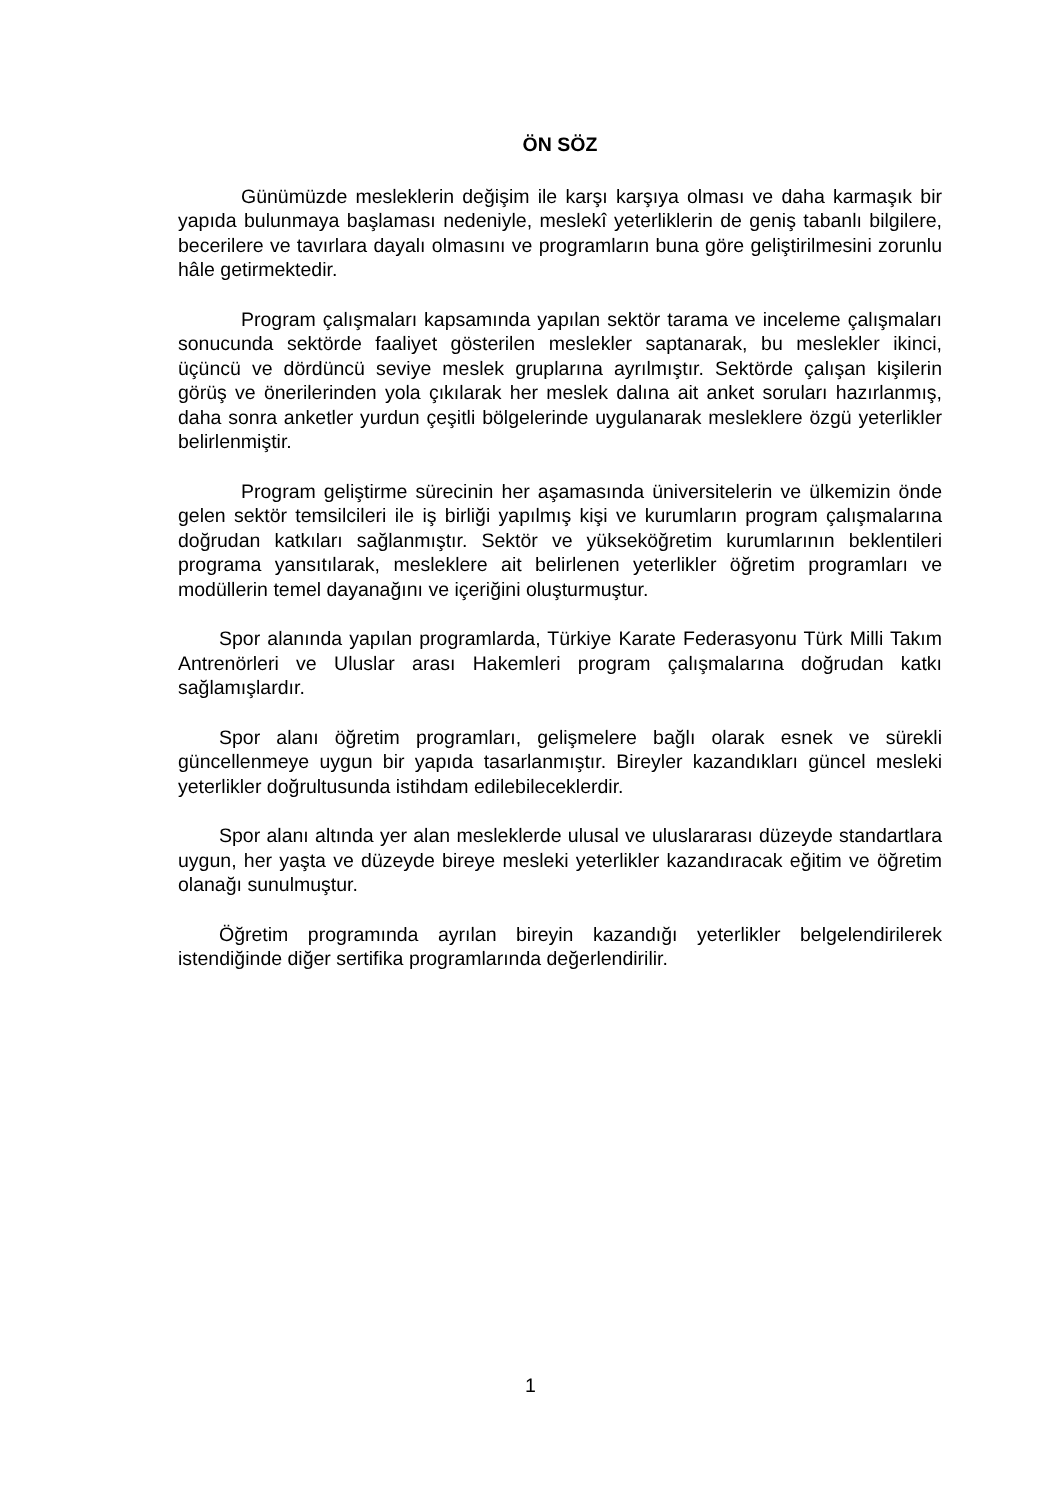ÖN SÖZ
Günümüzde mesleklerin değişim ile karşı karşıya olması ve daha karmaşık bir yapıda bulunmaya başlaması nedeniyle, meslekî yeterliklerin de geniş tabanlı bilgilere, becerilere ve tavırlara dayalı olmasını ve programların buna göre geliştirilmesini zorunlu hâle getirmektedir.
Program çalışmaları kapsamında yapılan sektör tarama ve inceleme çalışmaları sonucunda sektörde faaliyet gösterilen meslekler saptanarak, bu meslekler ikinci, üçüncü ve dördüncü seviye meslek gruplarına ayrılmıştır. Sektörde çalışan kişilerin görüş ve önerilerinden yola çıkılarak her meslek dalına ait anket soruları hazırlanmış, daha sonra anketler yurdun çeşitli bölgelerinde uygulanarak mesleklere özgü yeterlikler belirlenmiştir.
Program geliştirme sürecinin her aşamasında üniversitelerin ve ülkemizin önde gelen sektör temsilcileri ile iş birliği yapılmış kişi ve kurumların program çalışmalarına doğrudan katkıları sağlanmıştır. Sektör ve yükseköğretim kurumlarının beklentileri programa yansıtılarak, mesleklere ait belirlenen yeterlikler öğretim programları ve modüllerin temel dayanağını ve içeriğini oluşturmuştur.
Spor alanında yapılan programlarda, Türkiye Karate Federasyonu Türk Milli Takım Antrenörleri ve Uluslar arası Hakemleri program çalışmalarına doğrudan katkı sağlamışlardır.
Spor alanı öğretim programları, gelişmelere bağlı olarak esnek ve sürekli güncellenmeye uygun bir yapıda tasarlanmıştır. Bireyler kazandıkları güncel mesleki yeterlikler doğrultusunda istihdam edilebileceklerdir.
Spor alanı altında yer alan mesleklerde ulusal ve uluslararası düzeyde standartlara uygun, her yaşta ve düzeyde bireye mesleki yeterlikler kazandıracak eğitim ve öğretim olanağı sunulmuştur.
Öğretim programında ayrılan bireyin kazandığı yeterlikler belgelendirilerek istendiğinde diğer sertifika programlarında değerlendirilir.
1